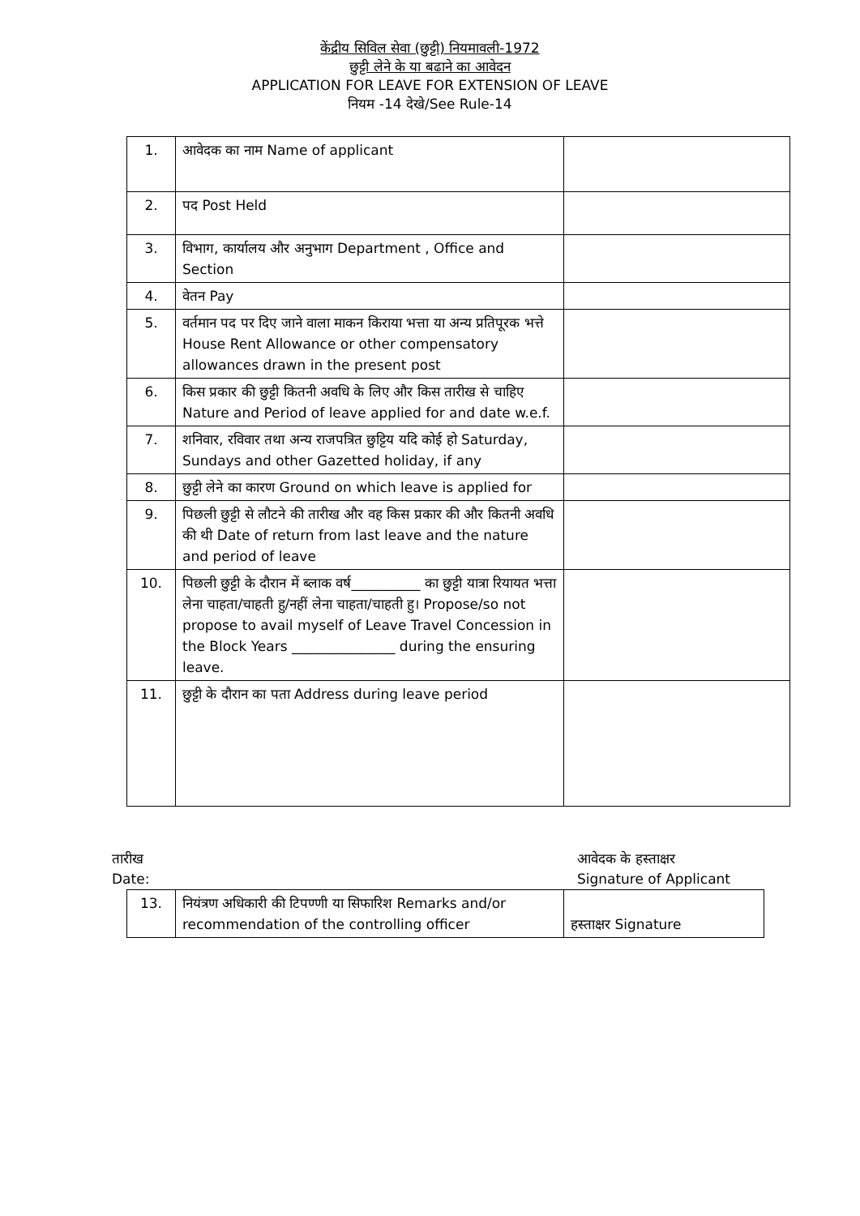केंद्रीय सिविल सेवा (छुट्टी) नियमावली-1972
छुट्टी लेने के या बढाने का आवेदन
APPLICATION FOR LEAVE FOR EXTENSION OF LEAVE
नियम -14 देखे/See Rule-14
| 1. | आवेदक का नाम Name of applicant | |
| 2. | पद Post Held | |
| 3. | विभाग, कार्यालय और अनुभाग Department , Office and Section | |
| 4. | वेतन Pay | |
| 5. | वर्तमान पद पर दिए जाने वाला माकन किराया भत्ता या अन्य प्रतिपूरक भत्ते House Rent Allowance or other compensatory allowances drawn in the present post | |
| 6. | किस प्रकार की छुट्टी कितनी अवधि के लिए और किस तारीख से चाहिए Nature and Period of leave applied for and date w.e.f. | |
| 7. | शनिवार, रविवार तथा अन्य राजपत्रित छुट्टिय यदि कोई हो Saturday, Sundays and other Gazetted holiday, if any | |
| 8. | छुट्टी लेने का कारण Ground on which leave is applied for | |
| 9. | पिछली छुट्टी से लौटने की तारीख और वह किस प्रकार की और कितनी अवधि की थी Date of return from last leave and the nature and period of leave | |
| 10. | पिछली छुट्टी के दौरान में ब्लाक वर्ष__________ का छुट्टी यात्रा रियायत भत्ता लेना चाहता/चाहती हु/नहीं लेना चाहता/चाहती हु। Propose/so not propose to avail myself of Leave Travel Concession in the Block Years _______________ during the ensuring leave. | |
| 11. | छुट्टी के दौरान का पता Address during leave period | |
तारीख
Date:
आवेदक के हस्ताक्षर
Signature of Applicant
| 13. | नियंत्रण अधिकारी की टिपण्णी या सिफारिश Remarks and/or recommendation of the controlling officer | हस्ताक्षर Signature |